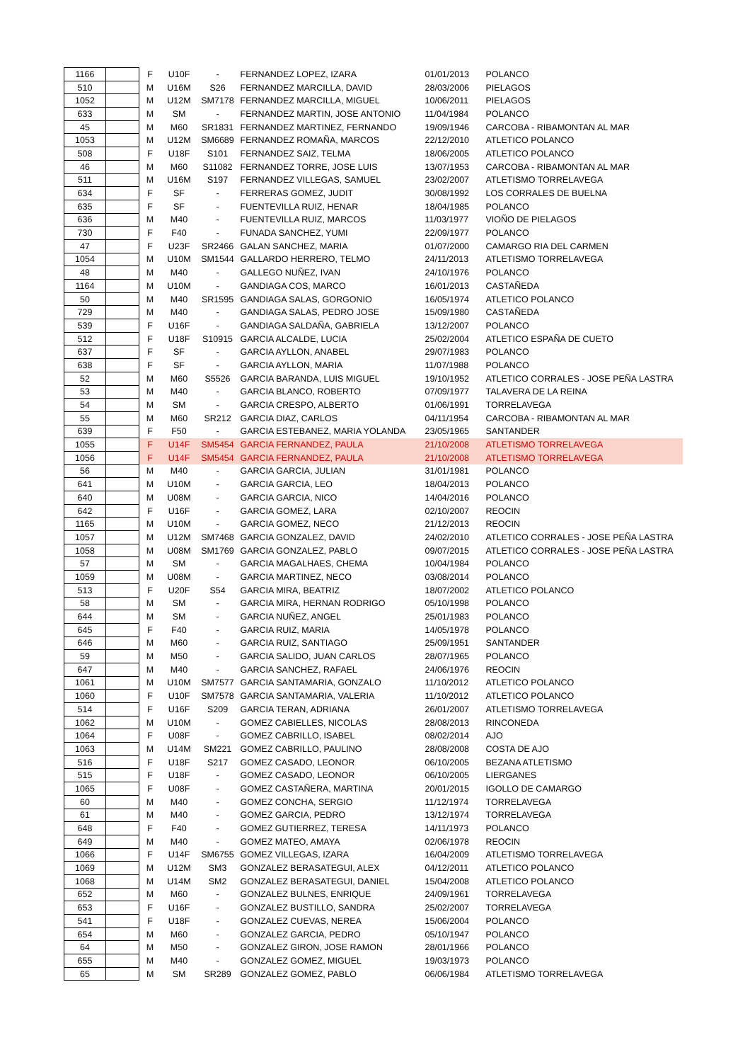| 1166 | | F | U10F | - | FERNANDEZ LOPEZ, IZARA | 01/01/2013 | POLANCO |
| 510 | | M | U16M | S26 | FERNANDEZ MARCILLA, DAVID | 28/03/2006 | PIELAGOS |
| 1052 | | M | U12M | SM7178 | FERNANDEZ MARCILLA, MIGUEL | 10/06/2011 | PIELAGOS |
| 633 | | M | SM | - | FERNANDEZ MARTIN, JOSE ANTONIO | 11/04/1984 | POLANCO |
| 45 | | M | M60 | SR1831 | FERNANDEZ MARTINEZ, FERNANDO | 19/09/1946 | CARCOBA - RIBAMONTAN AL MAR |
| 1053 | | M | U12M | SM6689 | FERNANDEZ ROMAÑA, MARCOS | 22/12/2010 | ATLETICO POLANCO |
| 508 | | F | U18F | S101 | FERNANDEZ SAIZ, TELMA | 18/06/2005 | ATLETICO POLANCO |
| 46 | | M | M60 | S11082 | FERNANDEZ TORRE, JOSE LUIS | 13/07/1953 | CARCOBA - RIBAMONTAN AL MAR |
| 511 | | M | U16M | S197 | FERNANDEZ VILLEGAS, SAMUEL | 23/02/2007 | ATLETISMO TORRELAVEGA |
| 634 | | F | SF | - | FERRERAS GOMEZ, JUDIT | 30/08/1992 | LOS CORRALES DE BUELNA |
| 635 | | F | SF | - | FUENTEVILLA RUIZ, HENAR | 18/04/1985 | POLANCO |
| 636 | | M | M40 | - | FUENTEVILLA RUIZ, MARCOS | 11/03/1977 | VIOÑO DE PIELAGOS |
| 730 | | F | F40 | - | FUNADA SANCHEZ, YUMI | 22/09/1977 | POLANCO |
| 47 | | F | U23F | SR2466 | GALAN SANCHEZ, MARIA | 01/07/2000 | CAMARGO RIA DEL CARMEN |
| 1054 | | M | U10M | SM1544 | GALLARDO HERRERO, TELMO | 24/11/2013 | ATLETISMO TORRELAVEGA |
| 48 | | M | M40 | - | GALLEGO NUÑEZ, IVAN | 24/10/1976 | POLANCO |
| 1164 | | M | U10M | - | GANDIAGA COS, MARCO | 16/01/2013 | CASTAÑEDA |
| 50 | | M | M40 | SR1595 | GANDIAGA SALAS, GORGONIO | 16/05/1974 | ATLETICO POLANCO |
| 729 | | M | M40 | - | GANDIAGA SALAS, PEDRO JOSE | 15/09/1980 | CASTAÑEDA |
| 539 | | F | U16F | - | GANDIAGA SALDAÑA, GABRIELA | 13/12/2007 | POLANCO |
| 512 | | F | U18F | S10915 | GARCIA ALCALDE, LUCIA | 25/02/2004 | ATLETICO ESPAÑA DE CUETO |
| 637 | | F | SF | - | GARCIA AYLLON, ANABEL | 29/07/1983 | POLANCO |
| 638 | | F | SF | - | GARCIA AYLLON, MARIA | 11/07/1988 | POLANCO |
| 52 | | M | M60 | S5526 | GARCIA BARANDA, LUIS MIGUEL | 19/10/1952 | ATLETICO CORRALES - JOSE PEÑA LASTRA |
| 53 | | M | M40 | - | GARCIA BLANCO, ROBERTO | 07/09/1977 | TALAVERA DE LA REINA |
| 54 | | M | SM | - | GARCIA CRESPO, ALBERTO | 01/06/1991 | TORRELAVEGA |
| 55 | | M | M60 | SR212 | GARCIA DIAZ, CARLOS | 04/11/1954 | CARCOBA - RIBAMONTAN AL MAR |
| 639 | | F | F50 | - | GARCIA ESTEBANEZ, MARIA YOLANDA | 23/05/1965 | SANTANDER |
| 1055 | | F | U14F | SM5454 | GARCIA FERNANDEZ, PAULA | 21/10/2008 | ATLETISMO TORRELAVEGA |
| 1056 | | F | U14F | SM5454 | GARCIA FERNANDEZ, PAULA | 21/10/2008 | ATLETISMO TORRELAVEGA |
| 56 | | M | M40 | - | GARCIA GARCIA, JULIAN | 31/01/1981 | POLANCO |
| 641 | | M | U10M | - | GARCIA GARCIA, LEO | 18/04/2013 | POLANCO |
| 640 | | M | U08M | - | GARCIA GARCIA, NICO | 14/04/2016 | POLANCO |
| 642 | | F | U16F | - | GARCIA GOMEZ, LARA | 02/10/2007 | REOCIN |
| 1165 | | M | U10M | - | GARCIA GOMEZ, NECO | 21/12/2013 | REOCIN |
| 1057 | | M | U12M | SM7468 | GARCIA GONZALEZ, DAVID | 24/02/2010 | ATLETICO CORRALES - JOSE PEÑA LASTRA |
| 1058 | | M | U08M | SM1769 | GARCIA GONZALEZ, PABLO | 09/07/2015 | ATLETICO CORRALES - JOSE PEÑA LASTRA |
| 57 | | M | SM | - | GARCIA MAGALHAES, CHEMA | 10/04/1984 | POLANCO |
| 1059 | | M | U08M | - | GARCIA MARTINEZ, NECO | 03/08/2014 | POLANCO |
| 513 | | F | U20F | S54 | GARCIA MIRA, BEATRIZ | 18/07/2002 | ATLETICO POLANCO |
| 58 | | M | SM | - | GARCIA MIRA, HERNAN RODRIGO | 05/10/1998 | POLANCO |
| 644 | | M | SM | - | GARCIA NUÑEZ, ANGEL | 25/01/1983 | POLANCO |
| 645 | | F | F40 | - | GARCIA RUIZ, MARIA | 14/05/1978 | POLANCO |
| 646 | | M | M60 | - | GARCIA RUIZ, SANTIAGO | 25/09/1951 | SANTANDER |
| 59 | | M | M50 | - | GARCIA SALIDO, JUAN CARLOS | 28/07/1965 | POLANCO |
| 647 | | M | M40 | - | GARCIA SANCHEZ, RAFAEL | 24/06/1976 | REOCIN |
| 1061 | | M | U10M | SM7577 | GARCIA SANTAMARIA, GONZALO | 11/10/2012 | ATLETICO POLANCO |
| 1060 | | F | U10F | SM7578 | GARCIA SANTAMARIA, VALERIA | 11/10/2012 | ATLETICO POLANCO |
| 514 | | F | U16F | S209 | GARCIA TERAN, ADRIANA | 26/01/2007 | ATLETISMO TORRELAVEGA |
| 1062 | | M | U10M | - | GOMEZ CABIELLES, NICOLAS | 28/08/2013 | RINCONEDA |
| 1064 | | F | U08F | - | GOMEZ CABRILLO, ISABEL | 08/02/2014 | AJO |
| 1063 | | M | U14M | SM221 | GOMEZ CABRILLO, PAULINO | 28/08/2008 | COSTA DE AJO |
| 516 | | F | U18F | S217 | GOMEZ CASADO, LEONOR | 06/10/2005 | BEZANA ATLETISMO |
| 515 | | F | U18F | - | GOMEZ CASADO, LEONOR | 06/10/2005 | LIERGANES |
| 1065 | | F | U08F | - | GOMEZ CASTAÑERA, MARTINA | 20/01/2015 | IGOLLO DE CAMARGO |
| 60 | | M | M40 | - | GOMEZ CONCHA, SERGIO | 11/12/1974 | TORRELAVEGA |
| 61 | | M | M40 | - | GOMEZ GARCIA, PEDRO | 13/12/1974 | TORRELAVEGA |
| 648 | | F | F40 | - | GOMEZ GUTIERREZ, TERESA | 14/11/1973 | POLANCO |
| 649 | | M | M40 | - | GOMEZ MATEO, AMAYA | 02/06/1978 | REOCIN |
| 1066 | | F | U14F | SM6755 | GOMEZ VILLEGAS, IZARA | 16/04/2009 | ATLETISMO TORRELAVEGA |
| 1069 | | M | U12M | SM3 | GONZALEZ BERASATEGUI, ALEX | 04/12/2011 | ATLETICO POLANCO |
| 1068 | | M | U14M | SM2 | GONZALEZ BERASATEGUI, DANIEL | 15/04/2008 | ATLETICO POLANCO |
| 652 | | M | M60 | - | GONZALEZ BULNES, ENRIQUE | 24/09/1961 | TORRELAVEGA |
| 653 | | F | U16F | - | GONZALEZ BUSTILLO, SANDRA | 25/02/2007 | TORRELAVEGA |
| 541 | | F | U18F | - | GONZALEZ CUEVAS, NEREA | 15/06/2004 | POLANCO |
| 654 | | M | M60 | - | GONZALEZ GARCIA, PEDRO | 05/10/1947 | POLANCO |
| 64 | | M | M50 | - | GONZALEZ GIRON, JOSE RAMON | 28/01/1966 | POLANCO |
| 655 | | M | M40 | - | GONZALEZ GOMEZ, MIGUEL | 19/03/1973 | POLANCO |
| 65 | | M | SM | SR289 | GONZALEZ GOMEZ, PABLO | 06/06/1984 | ATLETISMO TORRELAVEGA |